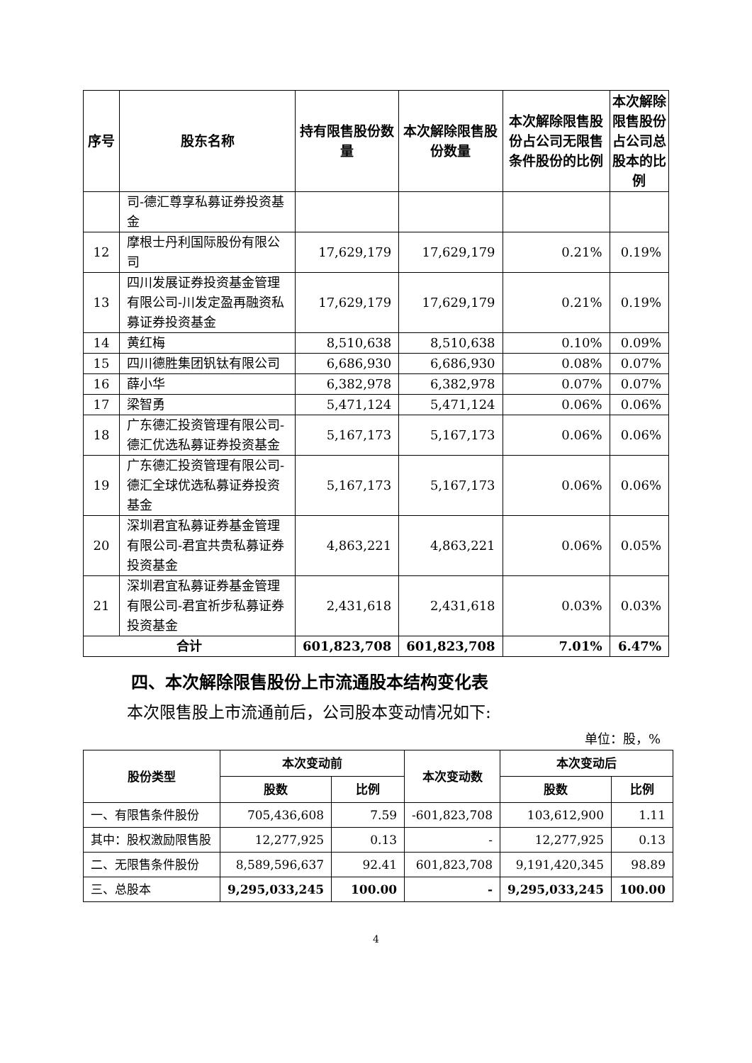| 序号 | 股东名称 | 持有限售股份数量 | 本次解除限售股份数量 | 本次解除限售股份占公司无限售条件股份的比例 | 本次解除限售股份占公司总股本的比例 |
| --- | --- | --- | --- | --- | --- |
| | 司-德汇尊享私募证券投资基金 | | | | |
| 12 | 摩根士丹利国际股份有限公司 | 17,629,179 | 17,629,179 | 0.21% | 0.19% |
| 13 | 四川发展证券投资基金管理有限公司-川发定盈再融资私募证券投资基金 | 17,629,179 | 17,629,179 | 0.21% | 0.19% |
| 14 | 黄红梅 | 8,510,638 | 8,510,638 | 0.10% | 0.09% |
| 15 | 四川德胜集团钒钛有限公司 | 6,686,930 | 6,686,930 | 0.08% | 0.07% |
| 16 | 薛小华 | 6,382,978 | 6,382,978 | 0.07% | 0.07% |
| 17 | 梁智勇 | 5,471,124 | 5,471,124 | 0.06% | 0.06% |
| 18 | 广东德汇投资管理有限公司-德汇优选私募证券投资基金 | 5,167,173 | 5,167,173 | 0.06% | 0.06% |
| 19 | 广东德汇投资管理有限公司-德汇全球优选私募证券投资基金 | 5,167,173 | 5,167,173 | 0.06% | 0.06% |
| 20 | 深圳君宜私募证券基金管理有限公司-君宜共贵私募证券投资基金 | 4,863,221 | 4,863,221 | 0.06% | 0.05% |
| 21 | 深圳君宜私募证券基金管理有限公司-君宜祈步私募证券投资基金 | 2,431,618 | 2,431,618 | 0.03% | 0.03% |
| 合计 | | 601,823,708 | 601,823,708 | 7.01% | 6.47% |
四、本次解除限售股份上市流通股本结构变化表
本次限售股上市流通前后，公司股本变动情况如下:
单位：股，%
| 股份类型 | 本次变动前 | | 本次变动数 | 本次变动后 | |
| --- | --- | --- | --- | --- | --- |
| | 股数 | 比例 | | 股数 | 比例 |
| 一、有限售条件股份 | 705,436,608 | 7.59 | -601,823,708 | 103,612,900 | 1.11 |
| 其中：股权激励限售股 | 12,277,925 | 0.13 | - | 12,277,925 | 0.13 |
| 二、无限售条件股份 | 8,589,596,637 | 92.41 | 601,823,708 | 9,191,420,345 | 98.89 |
| 三、总股本 | 9,295,033,245 | 100.00 | - | 9,295,033,245 | 100.00 |
4